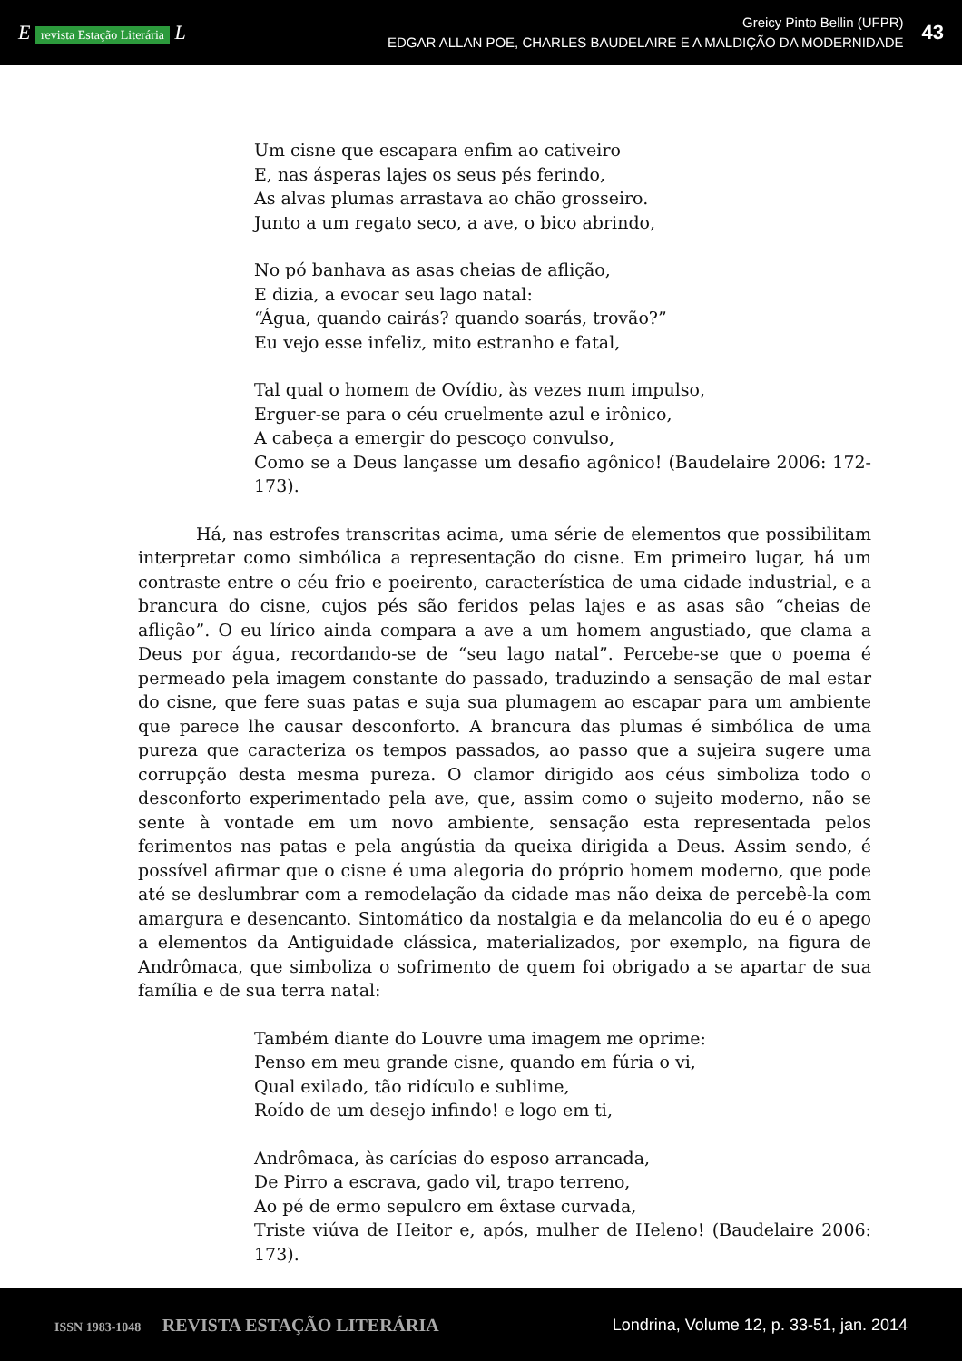E revista Estação Literária L
Greicy Pinto Bellin (UFPR)
EDGAR ALLAN POE, CHARLES BAUDELAIRE E A MALDIÇÃO DA MODERNIDADE
43
Um cisne que escapara enfim ao cativeiro
E, nas ásperas lajes os seus pés ferindo,
As alvas plumas arrastava ao chão grosseiro.
Junto a um regato seco, a ave, o bico abrindo,
No pó banhava as asas cheias de aflição,
E dizia, a evocar seu lago natal:
“Água, quando cairás? quando soarás, trovão?”
Eu vejo esse infeliz, mito estranho e fatal,
Tal qual o homem de Ovídio, às vezes num impulso,
Erguer-se para o céu cruelmente azul e irônico,
A cabeça a emergir do pescoço convulso,
Como se a Deus lançasse um desafio agônico! (Baudelaire 2006: 172-173).
Há, nas estrofes transcritas acima, uma série de elementos que possibilitam interpretar como simbólica a representação do cisne. Em primeiro lugar, há um contraste entre o céu frio e poeirento, característica de uma cidade industrial, e a brancura do cisne, cujos pés são feridos pelas lajes e as asas são “cheias de aflição”. O eu lírico ainda compara a ave a um homem angustiado, que clama a Deus por água, recordando-se de “seu lago natal”. Percebe-se que o poema é permeado pela imagem constante do passado, traduzindo a sensação de mal estar do cisne, que fere suas patas e suja sua plumagem ao escapar para um ambiente que parece lhe causar desconforto. A brancura das plumas é simbólica de uma pureza que caracteriza os tempos passados, ao passo que a sujeira sugere uma corrupção desta mesma pureza. O clamor dirigido aos céus simboliza todo o desconforto experimentado pela ave, que, assim como o sujeito moderno, não se sente à vontade em um novo ambiente, sensação esta representada pelos ferimentos nas patas e pela angústia da queixa dirigida a Deus. Assim sendo, é possível afirmar que o cisne é uma alegoria do próprio homem moderno, que pode até se deslumbrar com a remodelação da cidade mas não deixa de percebê-la com amargura e desencanto. Sintomático da nostalgia e da melancolia do eu é o apego a elementos da Antiguidade clássica, materializados, por exemplo, na figura de Andrômaca, que simboliza o sofrimento de quem foi obrigado a se apartar de sua família e de sua terra natal:
Também diante do Louvre uma imagem me oprime:
Penso em meu grande cisne, quando em fúria o vi,
Qual exilado, tão ridículo e sublime,
Roído de um desejo infindo! e logo em ti,
Andrômaca, às carícias do esposo arrancada,
De Pirro a escrava, gado vil, trapo terreno,
Ao pé de ermo sepulcro em êxtase curvada,
Triste viúva de Heitor e, após, mulher de Heleno! (Baudelaire 2006: 173).
ISSN 1983-1048 REVISTA ESTAÇÃO LITERÁRIA
Londrina, Volume 12, p. 33-51, jan. 2014